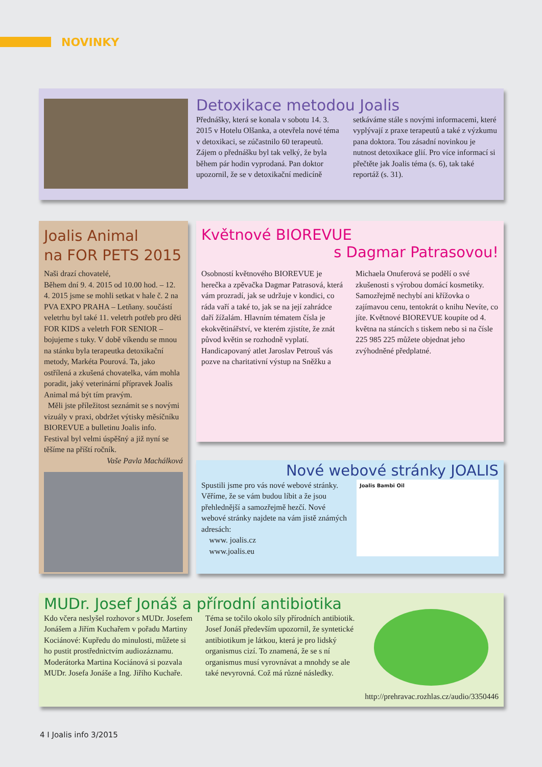NOVINKY
Detoxikace metodou Joalis
Přednášky, která se konala v sobotu 14. 3. 2015 v Hotelu Olšanka, a otevřela nové téma v detoxikaci, se zúčastnilo 60 terapeutů. Zájem o přednášku byl tak velký, že byla během pár hodin vyprodaná. Pan doktor upozornil, že se v detoxikační medicíně setkáváme stále s novými informacemi, které vyplývají z praxe terapeutů a také z výzkumu pana doktora. Tou zásadní novinkou je nutnost detoxikace glií. Pro více informací si přečtěte jak Joalis téma (s. 6), tak také reportáž (s. 31).
Joalis Animal
na FOR PETS 2015
Naši drazí chovatelé,
Během dní 9. 4. 2015 od 10.00 hod. – 12. 4. 2015 jsme se mohli setkat v hale č. 2 na PVA EXPO PRAHA – Letňany. součástí veletrhu byl také 11. veletrh potřeb pro děti FOR KIDS a veletrh FOR SENIOR – bojujeme s tuky. V době víkendu se mnou na stánku byla terapeutka detoxikační metody, Markéta Pourová. Ta, jako ostřílená a zkušená chovatelka, vám mohla poradit, jaký veterinární přípravek Joalis Animal má být tím pravým.
Měli jste příležitost seznámit se s novými vizuály v praxi, obdržet výtisky měsíčníku BIOREVUE a bulletinu Joalis info. Festival byl velmi úspěšný a již nyní se těšíme na příští ročník.
Vaše Pavla Machálková
Květnové BIOREVUE
s Dagmar Patrasovou!
Osobností květnového BIOREVUE je herečka a zpěvačka Dagmar Patrasová, která vám prozradí, jak se udržuje v kondici, co ráda vaří a také to, jak se na její zahrádce daří žížalám. Hlavním tématem čísla je ekokvětinářství, ve kterém zjistíte, že znát původ květin se rozhodně vyplatí. Handicapovaný atlet Jaroslav Petrouš vás pozve na charitativní výstup na Sněžku a Michaela Onuferová se podělí o své zkušenosti s výrobou domácí kosmetiky. Samozřejmě nechybí ani křížovka o zajímavou cenu, tentokrát o knihu Nevíte, co jíte. Květnové BIOREVUE koupíte od 4. května na stáncích s tiskem nebo si na čísle 225 985 225 můžete objednat jeho zvýhodněné předplatné.
Nové webové stránky JOALIS
Spustili jsme pro vás nové webové stránky. Věříme, že se vám budou líbit a že jsou přehlednější a samozřejmě hezčí. Nové webové stránky najdete na vám jistě známých adresách:
www. joalis.cz
www.joalis.eu
Joalis Bambi Oil
MUDr. Josef Jonáš a přírodní antibiotika
Kdo včera neslyšel rozhovor s MUDr. Josefem Jonášem a Jiřím Kuchařem v pořadu Martiny Kociánové: Kupředu do minulosti, můžete si ho pustit prostřednictvím audiozáznamu.
Moderátorka Martina Kociánová si pozvala MUDr. Josefa Jonáše a Ing. Jiřího Kuchaře. Téma se točilo okolo síly přírodních antibiotik. Josef Jonáš především upozornil, že syntetické antibiotikum je látkou, která je pro lidský organismus cizí. To znamená, že se s ní organismus musí vyrovnávat a mnohdy se ale také nevyrovná. Což má různé následky.
http://prehravac.rozhlas.cz/audio/3350446
4 I Joalis info 3/2015